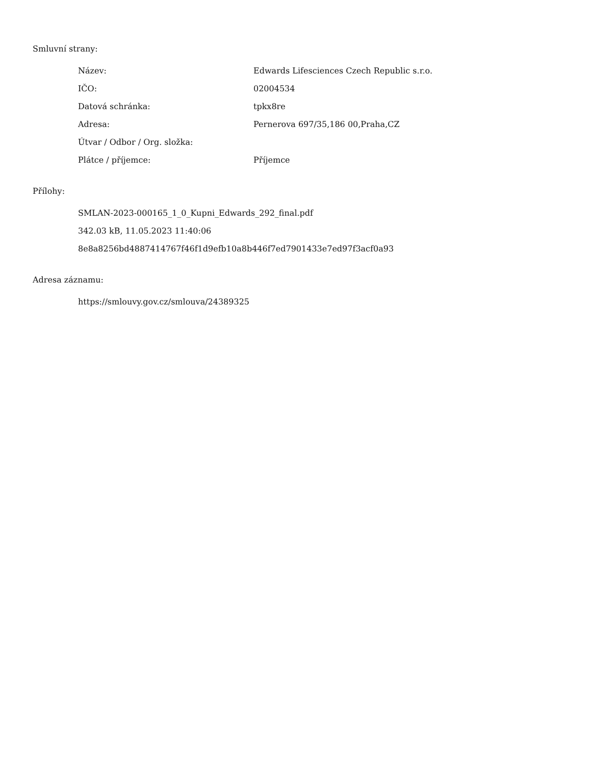Smluvní strany:
| Název: | Edwards Lifesciences Czech Republic s.r.o. |
| IČO: | 02004534 |
| Datová schránka: | tpkx8re |
| Adresa: | Pernerova 697/35,186 00,Praha,CZ |
| Útvar / Odbor / Org. složka: | |
| Plátce / příjemce: | Příjemce |
Přílohy:
SMLAN-2023-000165_1_0_Kupni_Edwards_292_final.pdf
342.03 kB, 11.05.2023 11:40:06
8e8a8256bd4887414767f46f1d9efb10a8b446f7ed7901433e7ed97f3acf0a93
Adresa záznamu:
https://smlouvy.gov.cz/smlouva/24389325